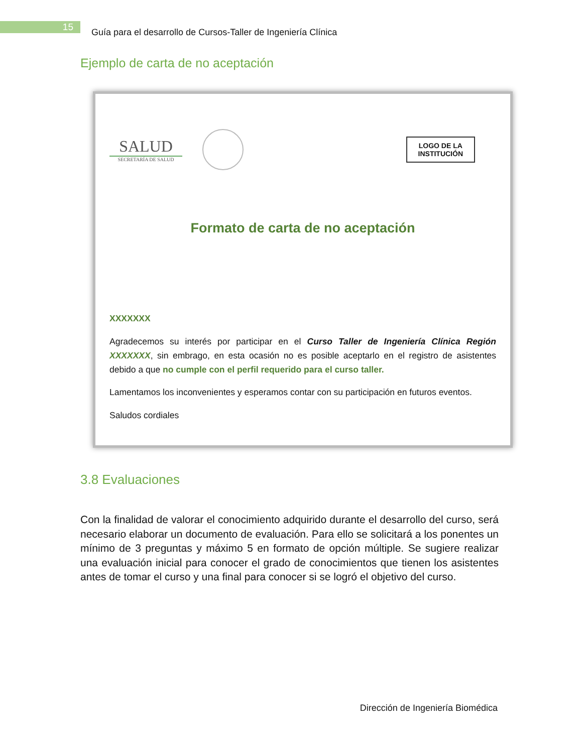15
Guía para el desarrollo de Cursos-Taller de Ingeniería Clínica
Ejemplo de carta de no aceptación
SALUD
SECRETARÍA DE SALUD
LOGO DE LA
INSTITUCIÓN
Formato de carta de no aceptación
XXXXXXX
Agradecemos su interés por participar en el Curso Taller de Ingeniería Clínica Región XXXXXXX, sin embrago, en esta ocasión no es posible aceptarlo en el registro de asistentes debido a que no cumple con el perfil requerido para el curso taller.
Lamentamos los inconvenientes y esperamos contar con su participación en futuros eventos.
Saludos cordiales
3.8 Evaluaciones
Con la finalidad de valorar el conocimiento adquirido durante el desarrollo del curso, será necesario elaborar un documento de evaluación. Para ello se solicitará a los ponentes un mínimo de 3 preguntas y máximo 5 en formato de opción múltiple. Se sugiere realizar una evaluación inicial para conocer el grado de conocimientos que tienen los asistentes antes de tomar el curso y una final para conocer si se logró el objetivo del curso.
Dirección de Ingeniería Biomédica